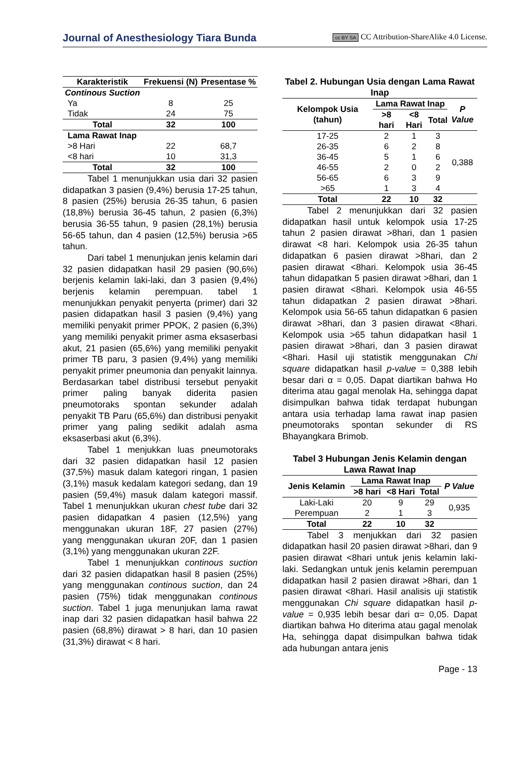Journal of Anesthesiology Tiara Bunda
cc BY SA CC Attribution-ShareAlike 4.0 License.
| Karakteristik | Frekuensi (N) | Presentase % |
| --- | --- | --- |
| Continous Suction | | |
| Ya | 8 | 25 |
| Tidak | 24 | 75 |
| Total | 32 | 100 |
| Lama Rawat Inap | | |
| >8 Hari | 22 | 68,7 |
| <8 hari | 10 | 31,3 |
| Total | 32 | 100 |
Tabel 1 menunjukkan usia dari 32 pasien didapatkan 3 pasien (9,4%) berusia 17-25 tahun, 8 pasien (25%) berusia 26-35 tahun, 6 pasien (18,8%) berusia 36-45 tahun, 2 pasien (6,3%) berusia 36-55 tahun, 9 pasien (28,1%) berusia 56-65 tahun, dan 4 pasien (12,5%) berusia >65 tahun.
Dari tabel 1 menunjukan jenis kelamin dari 32 pasien didapatkan hasil 29 pasien (90,6%) berjenis kelamin laki-laki, dan 3 pasien (9,4%) berjenis kelamin perempuan. tabel 1 menunjukkan penyakit penyerta (primer) dari 32 pasien didapatkan hasil 3 pasien (9,4%) yang memiliki penyakit primer PPOK, 2 pasien (6,3%) yang memiliki penyakit primer asma eksaserbasi akut, 21 pasien (65,6%) yang memiliki penyakit primer TB paru, 3 pasien (9,4%) yang memiliki penyakit primer pneumonia dan penyakit lainnya. Berdasarkan tabel distribusi tersebut penyakit primer paling banyak diderita pasien pneumotoraks spontan sekunder adalah penyakit TB Paru (65,6%) dan distribusi penyakit primer yang paling sedikit adalah asma eksaserbasi akut (6,3%).
Tabel 1 menjukkan luas pneumotoraks dari 32 pasien didapatkan hasil 12 pasien (37,5%) masuk dalam kategori ringan, 1 pasien (3,1%) masuk kedalam kategori sedang, dan 19 pasien (59,4%) masuk dalam kategori massif. Tabel 1 menunjukkan ukuran chest tube dari 32 pasien didapatkan 4 pasien (12,5%) yang menggunakan ukuran 18F, 27 pasien (27%) yang menggunakan ukuran 20F, dan 1 pasien (3,1%) yang menggunakan ukuran 22F.
Tabel 1 menunjukkan continous suction dari 32 pasien didapatkan hasil 8 pasien (25%) yang menggunakan continous suction, dan 24 pasien (75%) tidak menggunakan continous suction. Tabel 1 juga menunjukan lama rawat inap dari 32 pasien didapatkan hasil bahwa 22 pasien (68,8%) dirawat > 8 hari, dan 10 pasien (31,3%) dirawat < 8 hari.
Tabel 2. Hubungan Usia dengan Lama Rawat Inap
| Kelompok Usia (tahun) | Lama Rawat Inap | | | P Value |
| --- | --- | --- | --- | --- |
| | >8 hari | <8 Hari | Total | |
| 17-25 | 2 | 1 | 3 | 0,388 |
| 26-35 | 6 | 2 | 8 | |
| 36-45 | 5 | 1 | 6 | |
| 46-55 | 2 | 0 | 2 | |
| 56-65 | 6 | 3 | 9 | |
| >65 | 1 | 3 | 4 | |
| Total | 22 | 10 | 32 | |
Tabel 2 menunjukkan dari 32 pasien didapatkan hasil untuk kelompok usia 17-25 tahun 2 pasien dirawat >8hari, dan 1 pasien dirawat <8 hari. Kelompok usia 26-35 tahun didapatkan 6 pasien dirawat >8hari, dan 2 pasien dirawat <8hari. Kelompok usia 36-45 tahun didapatkan 5 pasien dirawat >8hari, dan 1 pasien dirawat <8hari. Kelompok usia 46-55 tahun didapatkan 2 pasien dirawat >8hari. Kelompok usia 56-65 tahun didapatkan 6 pasien dirawat >8hari, dan 3 pasien dirawat <8hari. Kelompok usia >65 tahun didapatkan hasil 1 pasien dirawat >8hari, dan 3 pasien dirawat <8hari. Hasil uji statistik menggunakan Chi square didapatkan hasil p-value = 0,388 lebih besar dari α = 0,05. Dapat diartikan bahwa Ho diterima atau gagal menolak Ha, sehingga dapat disimpulkan bahwa tidak terdapat hubungan antara usia terhadap lama rawat inap pasien pneumotoraks spontan sekunder di RS Bhayangkara Brimob.
Tabel 3 Hubungan Jenis Kelamin dengan Lawa Rawat Inap
| Jenis Kelamin | Lama Rawat Inap | | | P Value |
| --- | --- | --- | --- | --- |
| | >8 hari | <8 Hari | Total | |
| Laki-Laki | 20 | 9 | 29 | 0,935 |
| Perempuan | 2 | 1 | 3 | |
| Total | 22 | 10 | 32 | |
Tabel 3 menjukkan dari 32 pasien didapatkan hasil 20 pasien dirawat >8hari, dan 9 pasien dirawat <8hari untuk jenis kelamin laki-laki. Sedangkan untuk jenis kelamin perempuan didapatkan hasil 2 pasien dirawat >8hari, dan 1 pasien dirawat <8hari. Hasil analisis uji statistik menggunakan Chi square didapatkan hasil p-value = 0,935 lebih besar dari α= 0,05. Dapat diartikan bahwa Ho diterima atau gagal menolak Ha, sehingga dapat disimpulkan bahwa tidak ada hubungan antara jenis
Page - 13